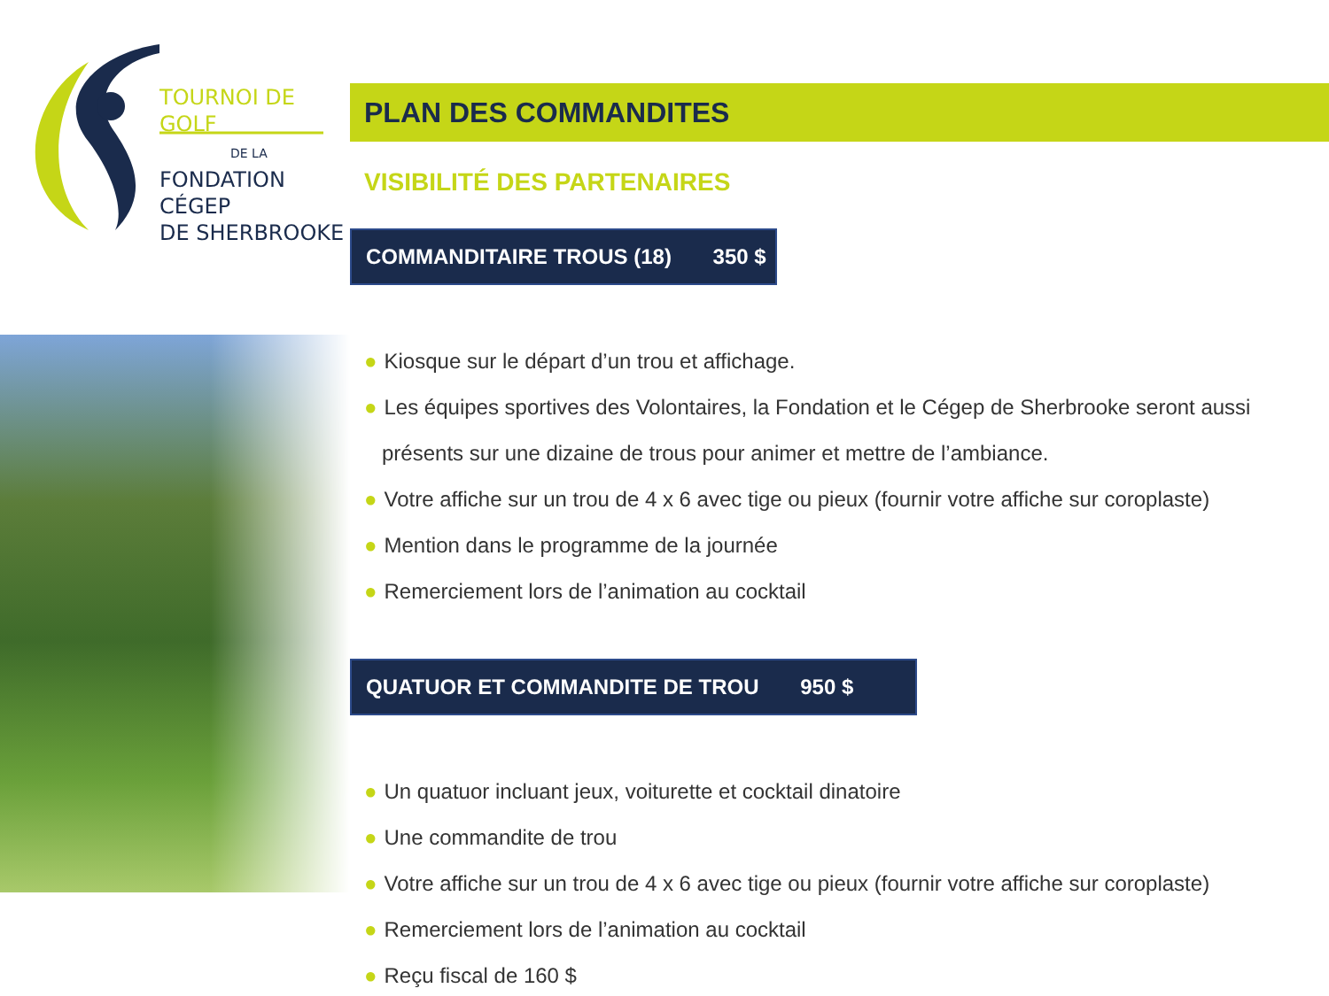TOURNOI DE GOLF
DE LA
FONDATION CÉGEP
DE SHERBROOKE
PLAN DES COMMANDITES
VISIBILITÉ DES PARTENAIRES
COMMANDITAIRE TROUS (18) 350 $
● Kiosque sur le départ d’un trou et affichage.
● Les équipes sportives des Volontaires, la Fondation et le Cégep de Sherbrooke seront aussi
présents sur une dizaine de trous pour animer et mettre de l’ambiance.
● Votre affiche sur un trou de 4 x 6 avec tige ou pieux (fournir votre affiche sur coroplaste)
● Mention dans le programme de la journée
● Remerciement lors de l’animation au cocktail
QUATUOR ET COMMANDITE DE TROU 950 $
● Un quatuor incluant jeux, voiturette et cocktail dinatoire
● Une commandite de trou
● Votre affiche sur un trou de 4 x 6 avec tige ou pieux (fournir votre affiche sur coroplaste)
● Remerciement lors de l’animation au cocktail
● Reçu fiscal de 160 $